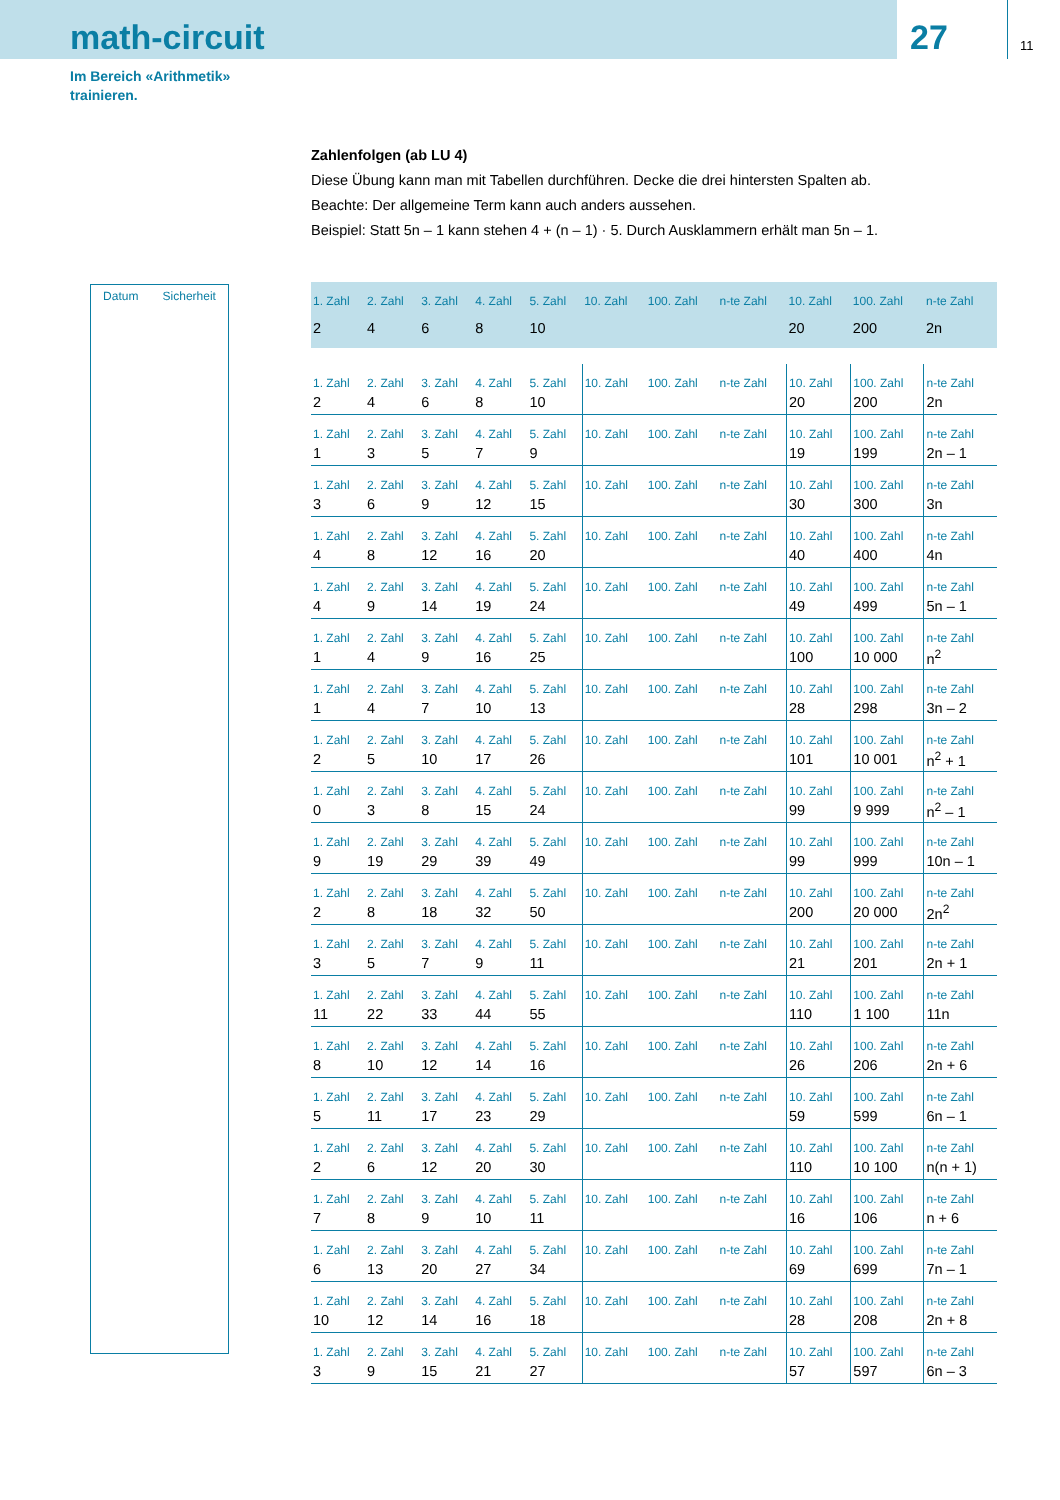math-circuit
27
11
Im Bereich «Arithmetik»
trainieren.
Zahlenfolgen (ab LU 4)
Diese Übung kann man mit Tabellen durchführen. Decke die drei hintersten Spalten ab.
Beachte: Der allgemeine Term kann auch anders aussehen.
Beispiel: Statt 5n – 1 kann stehen 4 + (n – 1) · 5. Durch Ausklammern erhält man 5n – 1.
Datum Sicherheit
| 1. Zahl | 2. Zahl | 3. Zahl | 4. Zahl | 5. Zahl | 10. Zahl | 100. Zahl | n-te Zahl | 10. Zahl | 100. Zahl | n-te Zahl |
| 2 | 4 | 6 | 8 | 10 | | | | 20 | 200 | 2n |
| 1. Zahl | 2. Zahl | 3. Zahl | 4. Zahl | 5. Zahl | 10. Zahl | 100. Zahl | n-te Zahl | 10. Zahl | 100. Zahl | n-te Zahl |
| 2 | 4 | 6 | 8 | 10 | | | | 20 | 200 | 2n |
| 1. Zahl | 2. Zahl | 3. Zahl | 4. Zahl | 5. Zahl | 10. Zahl | 100. Zahl | n-te Zahl | 10. Zahl | 100. Zahl | n-te Zahl |
| 1 | 3 | 5 | 7 | 9 | | | | 19 | 199 | 2n – 1 |
| 1. Zahl | 2. Zahl | 3. Zahl | 4. Zahl | 5. Zahl | 10. Zahl | 100. Zahl | n-te Zahl | 10. Zahl | 100. Zahl | n-te Zahl |
| 3 | 6 | 9 | 12 | 15 | | | | 30 | 300 | 3n |
| 1. Zahl | 2. Zahl | 3. Zahl | 4. Zahl | 5. Zahl | 10. Zahl | 100. Zahl | n-te Zahl | 10. Zahl | 100. Zahl | n-te Zahl |
| 4 | 8 | 12 | 16 | 20 | | | | 40 | 400 | 4n |
| 1. Zahl | 2. Zahl | 3. Zahl | 4. Zahl | 5. Zahl | 10. Zahl | 100. Zahl | n-te Zahl | 10. Zahl | 100. Zahl | n-te Zahl |
| 4 | 9 | 14 | 19 | 24 | | | | 49 | 499 | 5n – 1 |
| 1. Zahl | 2. Zahl | 3. Zahl | 4. Zahl | 5. Zahl | 10. Zahl | 100. Zahl | n-te Zahl | 10. Zahl | 100. Zahl | n-te Zahl |
| 1 | 4 | 9 | 16 | 25 | | | | 100 | 10 000 | n<sup>2</sup> |
| 1. Zahl | 2. Zahl | 3. Zahl | 4. Zahl | 5. Zahl | 10. Zahl | 100. Zahl | n-te Zahl | 10. Zahl | 100. Zahl | n-te Zahl |
| 1 | 4 | 7 | 10 | 13 | | | | 28 | 298 | 3n – 2 |
| 1. Zahl | 2. Zahl | 3. Zahl | 4. Zahl | 5. Zahl | 10. Zahl | 100. Zahl | n-te Zahl | 10. Zahl | 100. Zahl | n-te Zahl |
| 2 | 5 | 10 | 17 | 26 | | | | 101 | 10 001 | n<sup>2</sup> + 1 |
| 1. Zahl | 2. Zahl | 3. Zahl | 4. Zahl | 5. Zahl | 10. Zahl | 100. Zahl | n-te Zahl | 10. Zahl | 100. Zahl | n-te Zahl |
| 0 | 3 | 8 | 15 | 24 | | | | 99 | 9 999 | n<sup>2</sup> – 1 |
| 1. Zahl | 2. Zahl | 3. Zahl | 4. Zahl | 5. Zahl | 10. Zahl | 100. Zahl | n-te Zahl | 10. Zahl | 100. Zahl | n-te Zahl |
| 9 | 19 | 29 | 39 | 49 | | | | 99 | 999 | 10n – 1 |
| 1. Zahl | 2. Zahl | 3. Zahl | 4. Zahl | 5. Zahl | 10. Zahl | 100. Zahl | n-te Zahl | 10. Zahl | 100. Zahl | n-te Zahl |
| 2 | 8 | 18 | 32 | 50 | | | | 200 | 20 000 | 2n<sup>2</sup> |
| 1. Zahl | 2. Zahl | 3. Zahl | 4. Zahl | 5. Zahl | 10. Zahl | 100. Zahl | n-te Zahl | 10. Zahl | 100. Zahl | n-te Zahl |
| 3 | 5 | 7 | 9 | 11 | | | | 21 | 201 | 2n + 1 |
| 1. Zahl | 2. Zahl | 3. Zahl | 4. Zahl | 5. Zahl | 10. Zahl | 100. Zahl | n-te Zahl | 10. Zahl | 100. Zahl | n-te Zahl |
| 11 | 22 | 33 | 44 | 55 | | | | 110 | 1 100 | 11n |
| 1. Zahl | 2. Zahl | 3. Zahl | 4. Zahl | 5. Zahl | 10. Zahl | 100. Zahl | n-te Zahl | 10. Zahl | 100. Zahl | n-te Zahl |
| 8 | 10 | 12 | 14 | 16 | | | | 26 | 206 | 2n + 6 |
| 1. Zahl | 2. Zahl | 3. Zahl | 4. Zahl | 5. Zahl | 10. Zahl | 100. Zahl | n-te Zahl | 10. Zahl | 100. Zahl | n-te Zahl |
| 5 | 11 | 17 | 23 | 29 | | | | 59 | 599 | 6n – 1 |
| 1. Zahl | 2. Zahl | 3. Zahl | 4. Zahl | 5. Zahl | 10. Zahl | 100. Zahl | n-te Zahl | 10. Zahl | 100. Zahl | n-te Zahl |
| 2 | 6 | 12 | 20 | 30 | | | | 110 | 10 100 | n(n + 1) |
| 1. Zahl | 2. Zahl | 3. Zahl | 4. Zahl | 5. Zahl | 10. Zahl | 100. Zahl | n-te Zahl | 10. Zahl | 100. Zahl | n-te Zahl |
| 7 | 8 | 9 | 10 | 11 | | | | 16 | 106 | n + 6 |
| 1. Zahl | 2. Zahl | 3. Zahl | 4. Zahl | 5. Zahl | 10. Zahl | 100. Zahl | n-te Zahl | 10. Zahl | 100. Zahl | n-te Zahl |
| 6 | 13 | 20 | 27 | 34 | | | | 69 | 699 | 7n – 1 |
| 1. Zahl | 2. Zahl | 3. Zahl | 4. Zahl | 5. Zahl | 10. Zahl | 100. Zahl | n-te Zahl | 10. Zahl | 100. Zahl | n-te Zahl |
| 10 | 12 | 14 | 16 | 18 | | | | 28 | 208 | 2n + 8 |
| 1. Zahl | 2. Zahl | 3. Zahl | 4. Zahl | 5. Zahl | 10. Zahl | 100. Zahl | n-te Zahl | 10. Zahl | 100. Zahl | n-te Zahl |
| 3 | 9 | 15 | 21 | 27 | | | | 57 | 597 | 6n – 3 |